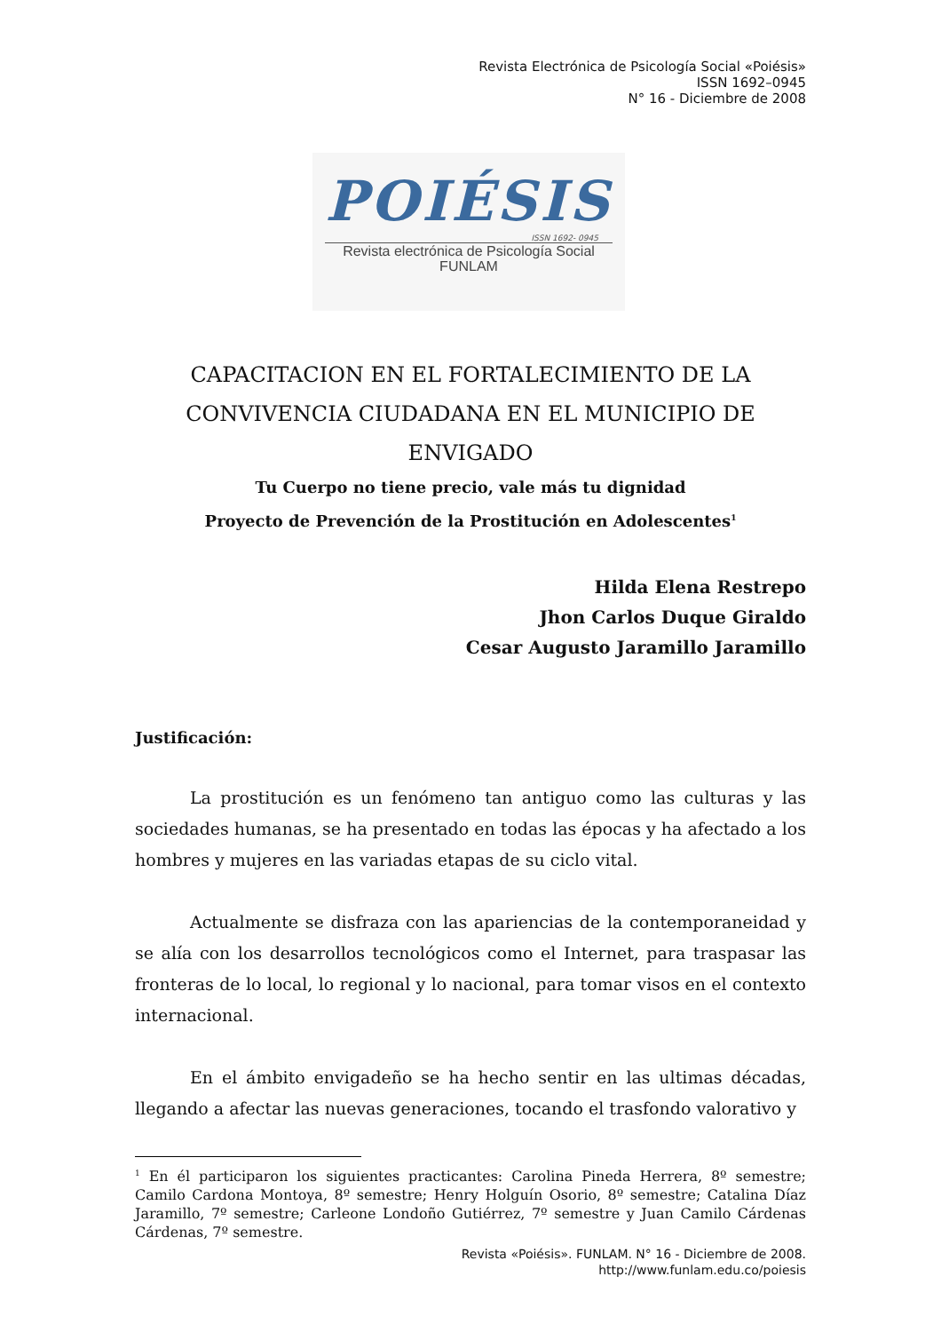Revista Electrónica de Psicología Social «Poiésis»
ISSN 1692–0945
N° 16 - Diciembre de 2008
POIÉSIS
ISSN 1692- 0945
Revista electrónica de Psicología Social
FUNLAM
CAPACITACION EN EL FORTALECIMIENTO DE LA CONVIVENCIA CIUDADANA EN EL MUNICIPIO DE ENVIGADO
Tu Cuerpo no tiene precio, vale más tu dignidad
Proyecto de Prevención de la Prostitución en Adolescentes<sup>1</sup>
Hilda Elena Restrepo
Jhon Carlos Duque Giraldo
Cesar Augusto Jaramillo Jaramillo
Justificación:
La prostitución es un fenómeno tan antiguo como las culturas y las sociedades humanas, se ha presentado en todas las épocas y ha afectado a los hombres y mujeres en las variadas etapas de su ciclo vital.
Actualmente se disfraza con las apariencias de la contemporaneidad y se alía con los desarrollos tecnológicos como el Internet, para traspasar las fronteras de lo local, lo regional y lo nacional, para tomar visos en el contexto internacional.
En el ámbito envigadeño se ha hecho sentir en las ultimas décadas, llegando a afectar las nuevas generaciones, tocando el trasfondo valorativo y
<sup>1</sup> En él participaron los siguientes practicantes: Carolina Pineda Herrera, 8º semestre; Camilo Cardona Montoya, 8º semestre; Henry Holguín Osorio, 8º semestre; Catalina Díaz Jaramillo, 7º semestre; Carleone Londoño Gutiérrez, 7º semestre y Juan Camilo Cárdenas Cárdenas, 7º semestre.
Revista «Poiésis». FUNLAM. N° 16 - Diciembre de 2008.
http://www.funlam.edu.co/poiesis